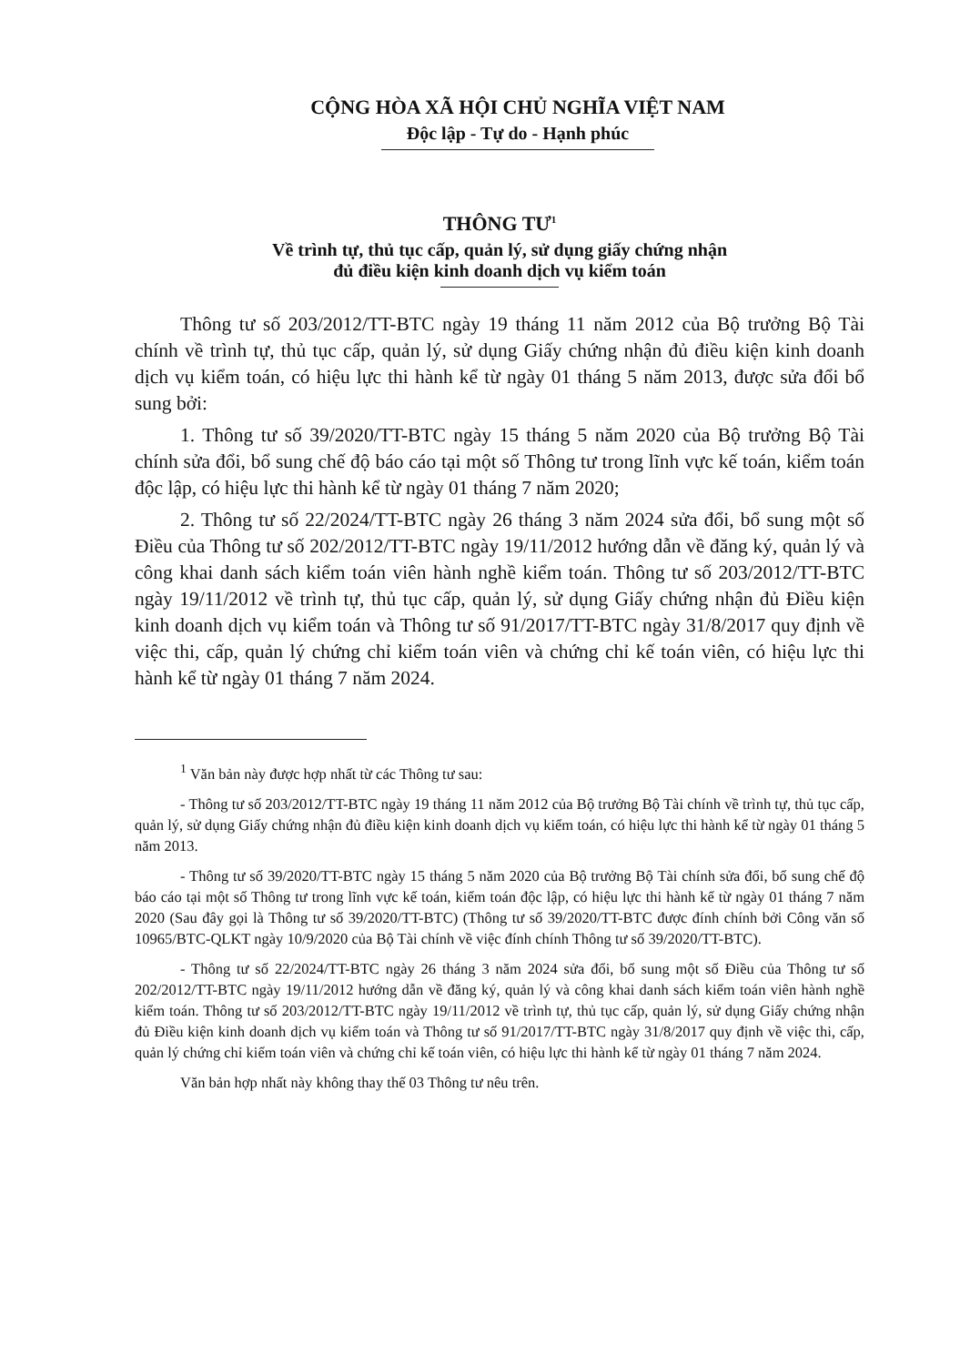CỘNG HÒA XÃ HỘI CHỦ NGHĨA VIỆT NAM
Độc lập - Tự do - Hạnh phúc
THÔNG TƯ<sup>1</sup>
Về trình tự, thủ tục cấp, quản lý, sử dụng giấy chứng nhận
đủ điều kiện kinh doanh dịch vụ kiểm toán
Thông tư số 203/2012/TT-BTC ngày 19 tháng 11 năm 2012 của Bộ trưởng Bộ Tài chính về trình tự, thủ tục cấp, quản lý, sử dụng Giấy chứng nhận đủ điều kiện kinh doanh dịch vụ kiểm toán, có hiệu lực thi hành kể từ ngày 01 tháng 5 năm 2013, được sửa đổi bổ sung bởi:
1. Thông tư số 39/2020/TT-BTC ngày 15 tháng 5 năm 2020 của Bộ trưởng Bộ Tài chính sửa đổi, bổ sung chế độ báo cáo tại một số Thông tư trong lĩnh vực kế toán, kiểm toán độc lập, có hiệu lực thi hành kể từ ngày 01 tháng 7 năm 2020;
2. Thông tư số 22/2024/TT-BTC ngày 26 tháng 3 năm 2024 sửa đổi, bổ sung một số Điều của Thông tư số 202/2012/TT-BTC ngày 19/11/2012 hướng dẫn về đăng ký, quản lý và công khai danh sách kiểm toán viên hành nghề kiểm toán. Thông tư số 203/2012/TT-BTC ngày 19/11/2012 về trình tự, thủ tục cấp, quản lý, sử dụng Giấy chứng nhận đủ Điều kiện kinh doanh dịch vụ kiểm toán và Thông tư số 91/2017/TT-BTC ngày 31/8/2017 quy định về việc thi, cấp, quản lý chứng chỉ kiểm toán viên và chứng chỉ kế toán viên, có hiệu lực thi hành kể từ ngày 01 tháng 7 năm 2024.
<sup>1</sup> Văn bản này được hợp nhất từ các Thông tư sau:
- Thông tư số 203/2012/TT-BTC ngày 19 tháng 11 năm 2012 của Bộ trưởng Bộ Tài chính về trình tự, thủ tục cấp, quản lý, sử dụng Giấy chứng nhận đủ điều kiện kinh doanh dịch vụ kiểm toán, có hiệu lực thi hành kể từ ngày 01 tháng 5 năm 2013.
- Thông tư số 39/2020/TT-BTC ngày 15 tháng 5 năm 2020 của Bộ trưởng Bộ Tài chính sửa đổi, bổ sung chế độ báo cáo tại một số Thông tư trong lĩnh vực kế toán, kiểm toán độc lập, có hiệu lực thi hành kể từ ngày 01 tháng 7 năm 2020 (Sau đây gọi là Thông tư số 39/2020/TT-BTC) (Thông tư số 39/2020/TT-BTC được đính chính bởi Công văn số 10965/BTC-QLKT ngày 10/9/2020 của Bộ Tài chính về việc đính chính Thông tư số 39/2020/TT-BTC).
- Thông tư số 22/2024/TT-BTC ngày 26 tháng 3 năm 2024 sửa đổi, bổ sung một số Điều của Thông tư số 202/2012/TT-BTC ngày 19/11/2012 hướng dẫn về đăng ký, quản lý và công khai danh sách kiểm toán viên hành nghề kiểm toán. Thông tư số 203/2012/TT-BTC ngày 19/11/2012 về trình tự, thủ tục cấp, quản lý, sử dụng Giấy chứng nhận đủ Điều kiện kinh doanh dịch vụ kiểm toán và Thông tư số 91/2017/TT-BTC ngày 31/8/2017 quy định về việc thi, cấp, quản lý chứng chỉ kiểm toán viên và chứng chỉ kế toán viên, có hiệu lực thi hành kể từ ngày 01 tháng 7 năm 2024.
Văn bản hợp nhất này không thay thế 03 Thông tư nêu trên.